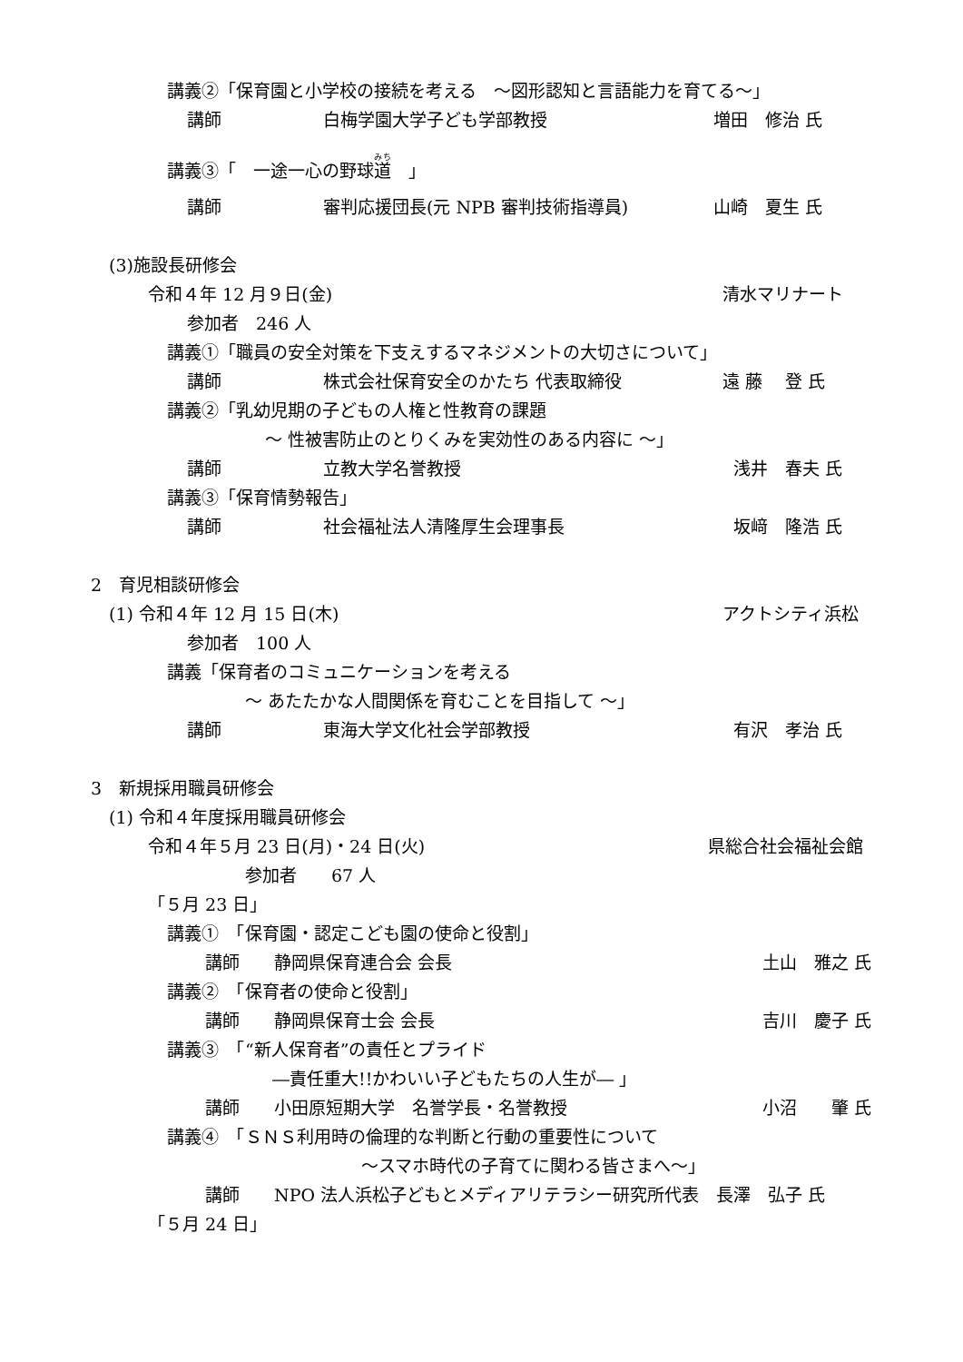講義②「保育園と小学校の接続を考える　～図形認知と言語能力を育てる～」
講師 白梅学園大学子ども学部教授 増田　修治 氏
講義③「　一途一心の野球道　」
講師 審判応援団長(元 NPB 審判技術指導員) 山崎　夏生 氏
(3)施設長研修会
令和４年 12 月９日(金) 清水マリナート
参加者　246 人
講義①「職員の安全対策を下支えするマネジメントの大切さについて」
講師 株式会社保育安全のかたち 代表取締役 遠 藤　 登 氏
講義②「乳幼児期の子どもの人権と性教育の課題
～ 性被害防止のとりくみを実効性のある内容に ～」
講師 立教大学名誉教授 浅井　春夫 氏
講義③「保育情勢報告」
講師 社会福祉法人清隆厚生会理事長 坂﨑　隆浩 氏
2　育児相談研修会
(1) 令和４年 12 月 15 日(木) アクトシティ浜松
参加者　100 人
講義「保育者のコミュニケーションを考える
～ あたたかな人間関係を育むことを目指して ～」
講師 東海大学文化社会学部教授 有沢　孝治 氏
3　新規採用職員研修会
(1) 令和４年度採用職員研修会
令和４年５月 23 日(月)・24 日(火) 県総合社会福祉会館
参加者　　67 人
「５月 23 日」
講義①　「保育園・認定こども園の使命と役割」
講師　　静岡県保育連合会 会長 土山　雅之 氏
講義②　「保育者の使命と役割」
講師　　静岡県保育士会 会長 吉川　慶子 氏
講義③　「“新人保育者”の責任とプライド
―責任重大!!かわいい子どもたちの人生が― 」
講師　　小田原短期大学　名誉学長・名誉教授 小沼　　肇 氏
講義④　「ＳＮＳ利用時の倫理的な判断と行動の重要性について
～スマホ時代の子育てに関わる皆さまへ～」
講師　　NPO 法人浜松子どもとメディアリテラシー研究所代表　長澤　弘子 氏
「５月 24 日」